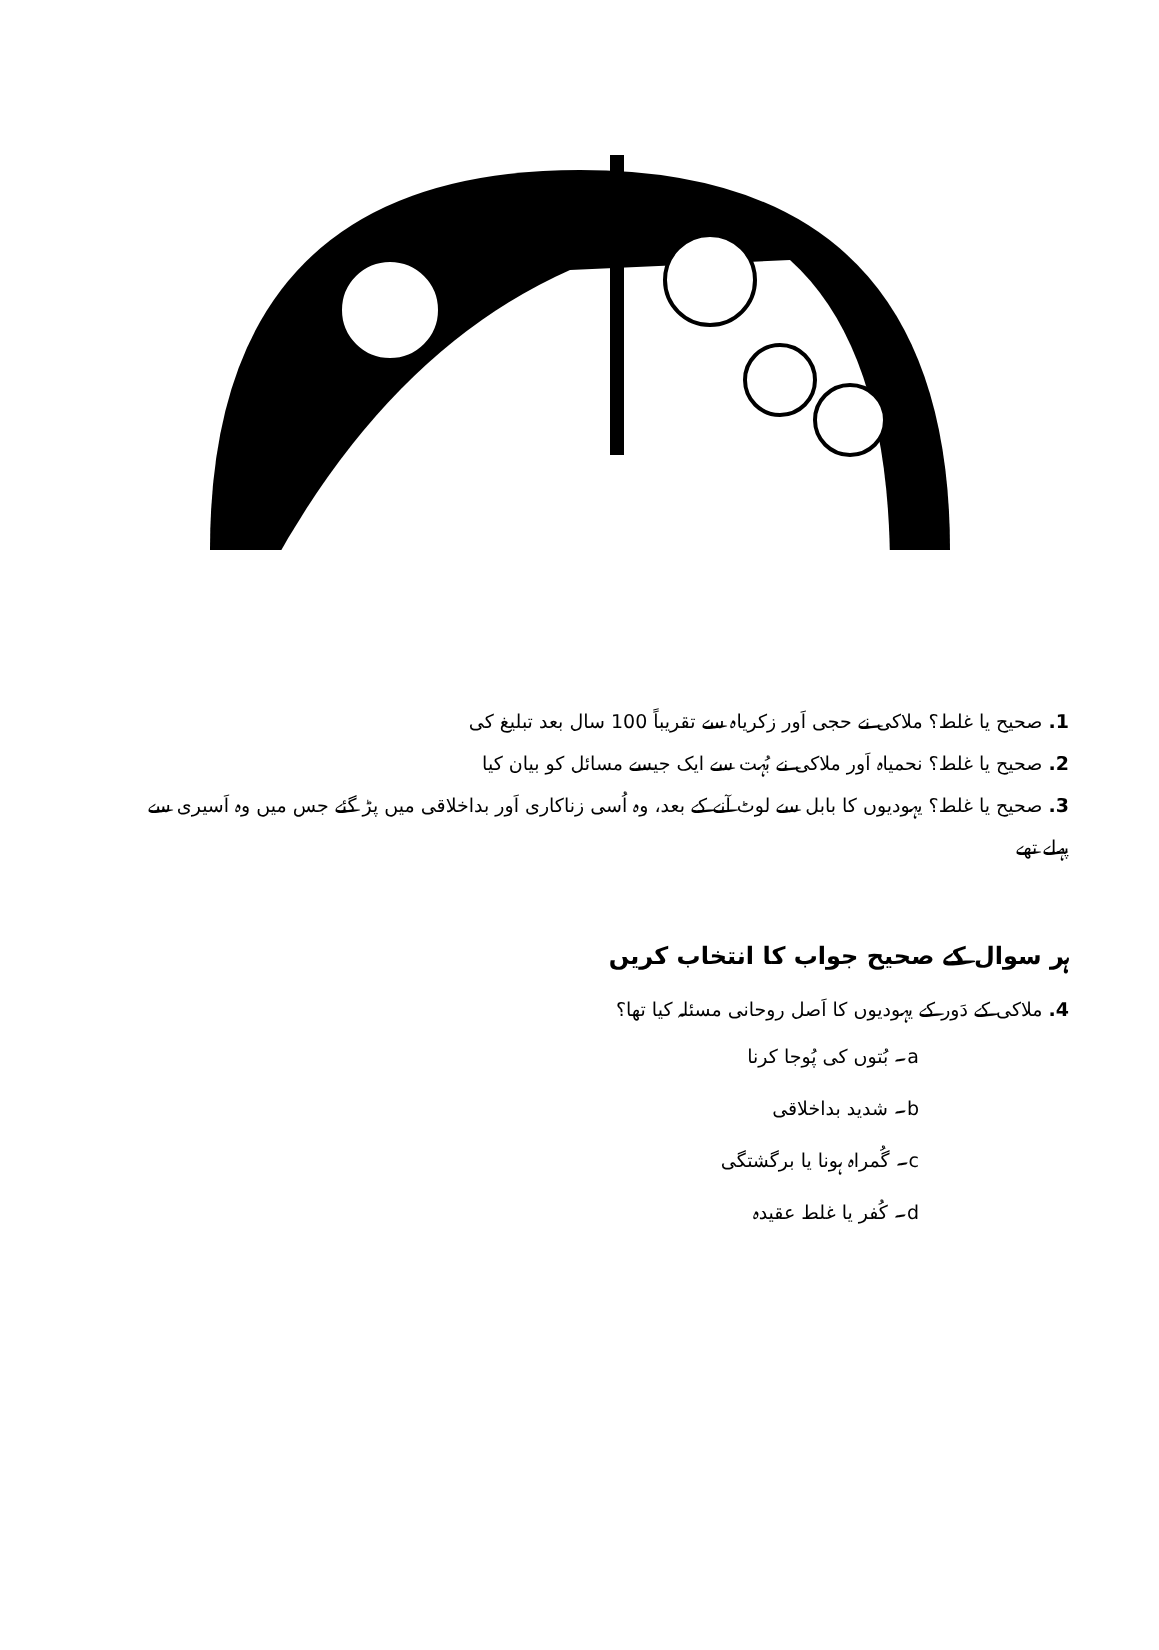1. صحیح یا غلط؟ ملاکی نے حجی اَور زکریاہ سے تقریباً 100 سال بعد تبلیغ کی
2. صحیح یا غلط؟ نحمیاہ اَور ملاکی نے بُہت سے ایک جیسے مسائل کو بیان کیا
3. صحیح یا غلط؟ یہودیوں کا بابل سے لوٹ آنے کے بعد، وہ اُسی زناکاری اَور بداخلاقی میں پڑ گئے جس میں وہ اَسیری سے پہلے تھے
ہر سوال کے صحیح جواب کا انتخاب کریں
4. ملاکی کے دَور کے یہودیوں کا اَصل روحانی مسئلہ کیا تھا؟
a۔ بُتوں کی پُوجا کرنا
b۔ شدید بداخلاقی
c۔ گُمراہ ہونا یا برگشتگی
d۔ کُفر یا غلط عقیدہ